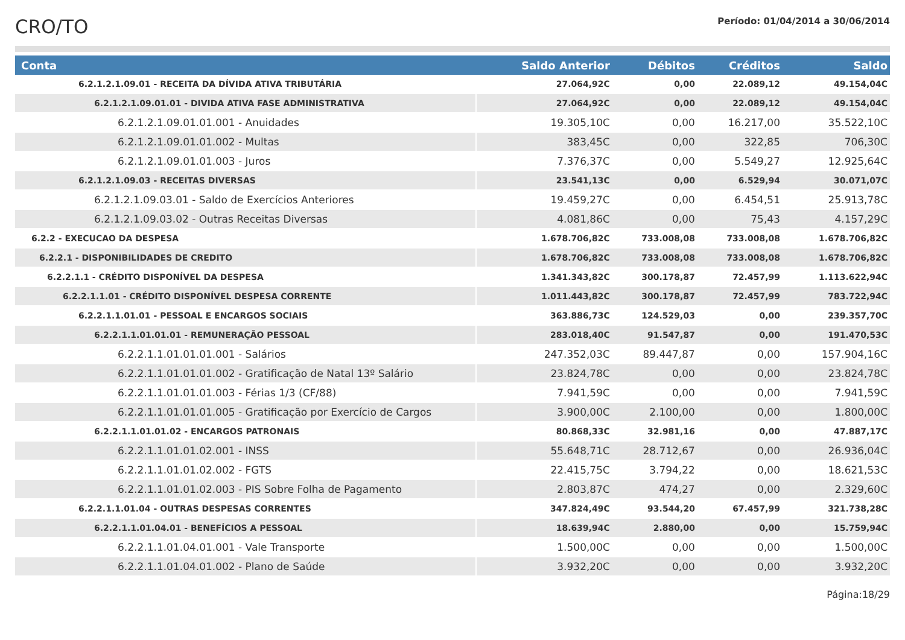CRO/TO
Período: 01/04/2014 a 30/06/2014
| Conta | Saldo Anterior | Débitos | Créditos | Saldo |
| --- | --- | --- | --- | --- |
| 6.2.1.2.1.09.01 - RECEITA DA DÍVIDA ATIVA TRIBUTÁRIA | 27.064,92C | 0,00 | 22.089,12 | 49.154,04C |
| 6.2.1.2.1.09.01.01 - DIVIDA ATIVA FASE ADMINISTRATIVA | 27.064,92C | 0,00 | 22.089,12 | 49.154,04C |
| 6.2.1.2.1.09.01.01.001 - Anuidades | 19.305,10C | 0,00 | 16.217,00 | 35.522,10C |
| 6.2.1.2.1.09.01.01.002 - Multas | 383,45C | 0,00 | 322,85 | 706,30C |
| 6.2.1.2.1.09.01.01.003 - Juros | 7.376,37C | 0,00 | 5.549,27 | 12.925,64C |
| 6.2.1.2.1.09.03 - RECEITAS DIVERSAS | 23.541,13C | 0,00 | 6.529,94 | 30.071,07C |
| 6.2.1.2.1.09.03.01 - Saldo de Exercícios Anteriores | 19.459,27C | 0,00 | 6.454,51 | 25.913,78C |
| 6.2.1.2.1.09.03.02 - Outras Receitas Diversas | 4.081,86C | 0,00 | 75,43 | 4.157,29C |
| 6.2.2 - EXECUCAO DA DESPESA | 1.678.706,82C | 733.008,08 | 733.008,08 | 1.678.706,82C |
| 6.2.2.1 - DISPONIBILIDADES DE CREDITO | 1.678.706,82C | 733.008,08 | 733.008,08 | 1.678.706,82C |
| 6.2.2.1.1 - CRÉDITO DISPONÍVEL DA DESPESA | 1.341.343,82C | 300.178,87 | 72.457,99 | 1.113.622,94C |
| 6.2.2.1.1.01 - CRÉDITO DISPONÍVEL DESPESA CORRENTE | 1.011.443,82C | 300.178,87 | 72.457,99 | 783.722,94C |
| 6.2.2.1.1.01.01 - PESSOAL E ENCARGOS SOCIAIS | 363.886,73C | 124.529,03 | 0,00 | 239.357,70C |
| 6.2.2.1.1.01.01.01 - REMUNERAÇÃO PESSOAL | 283.018,40C | 91.547,87 | 0,00 | 191.470,53C |
| 6.2.2.1.1.01.01.01.001 - Salários | 247.352,03C | 89.447,87 | 0,00 | 157.904,16C |
| 6.2.2.1.1.01.01.01.002 - Gratificação de Natal 13º Salário | 23.824,78C | 0,00 | 0,00 | 23.824,78C |
| 6.2.2.1.1.01.01.01.003 - Férias 1/3 (CF/88) | 7.941,59C | 0,00 | 0,00 | 7.941,59C |
| 6.2.2.1.1.01.01.01.005 - Gratificação por Exercício de Cargos | 3.900,00C | 2.100,00 | 0,00 | 1.800,00C |
| 6.2.2.1.1.01.01.02 - ENCARGOS PATRONAIS | 80.868,33C | 32.981,16 | 0,00 | 47.887,17C |
| 6.2.2.1.1.01.01.02.001 - INSS | 55.648,71C | 28.712,67 | 0,00 | 26.936,04C |
| 6.2.2.1.1.01.01.02.002 - FGTS | 22.415,75C | 3.794,22 | 0,00 | 18.621,53C |
| 6.2.2.1.1.01.01.02.003 - PIS Sobre Folha de Pagamento | 2.803,87C | 474,27 | 0,00 | 2.329,60C |
| 6.2.2.1.1.01.04 - OUTRAS DESPESAS CORRENTES | 347.824,49C | 93.544,20 | 67.457,99 | 321.738,28C |
| 6.2.2.1.1.01.04.01 - BENEFÍCIOS A PESSOAL | 18.639,94C | 2.880,00 | 0,00 | 15.759,94C |
| 6.2.2.1.1.01.04.01.001 - Vale Transporte | 1.500,00C | 0,00 | 0,00 | 1.500,00C |
| 6.2.2.1.1.01.04.01.002 - Plano de Saúde | 3.932,20C | 0,00 | 0,00 | 3.932,20C |
Página:18/29